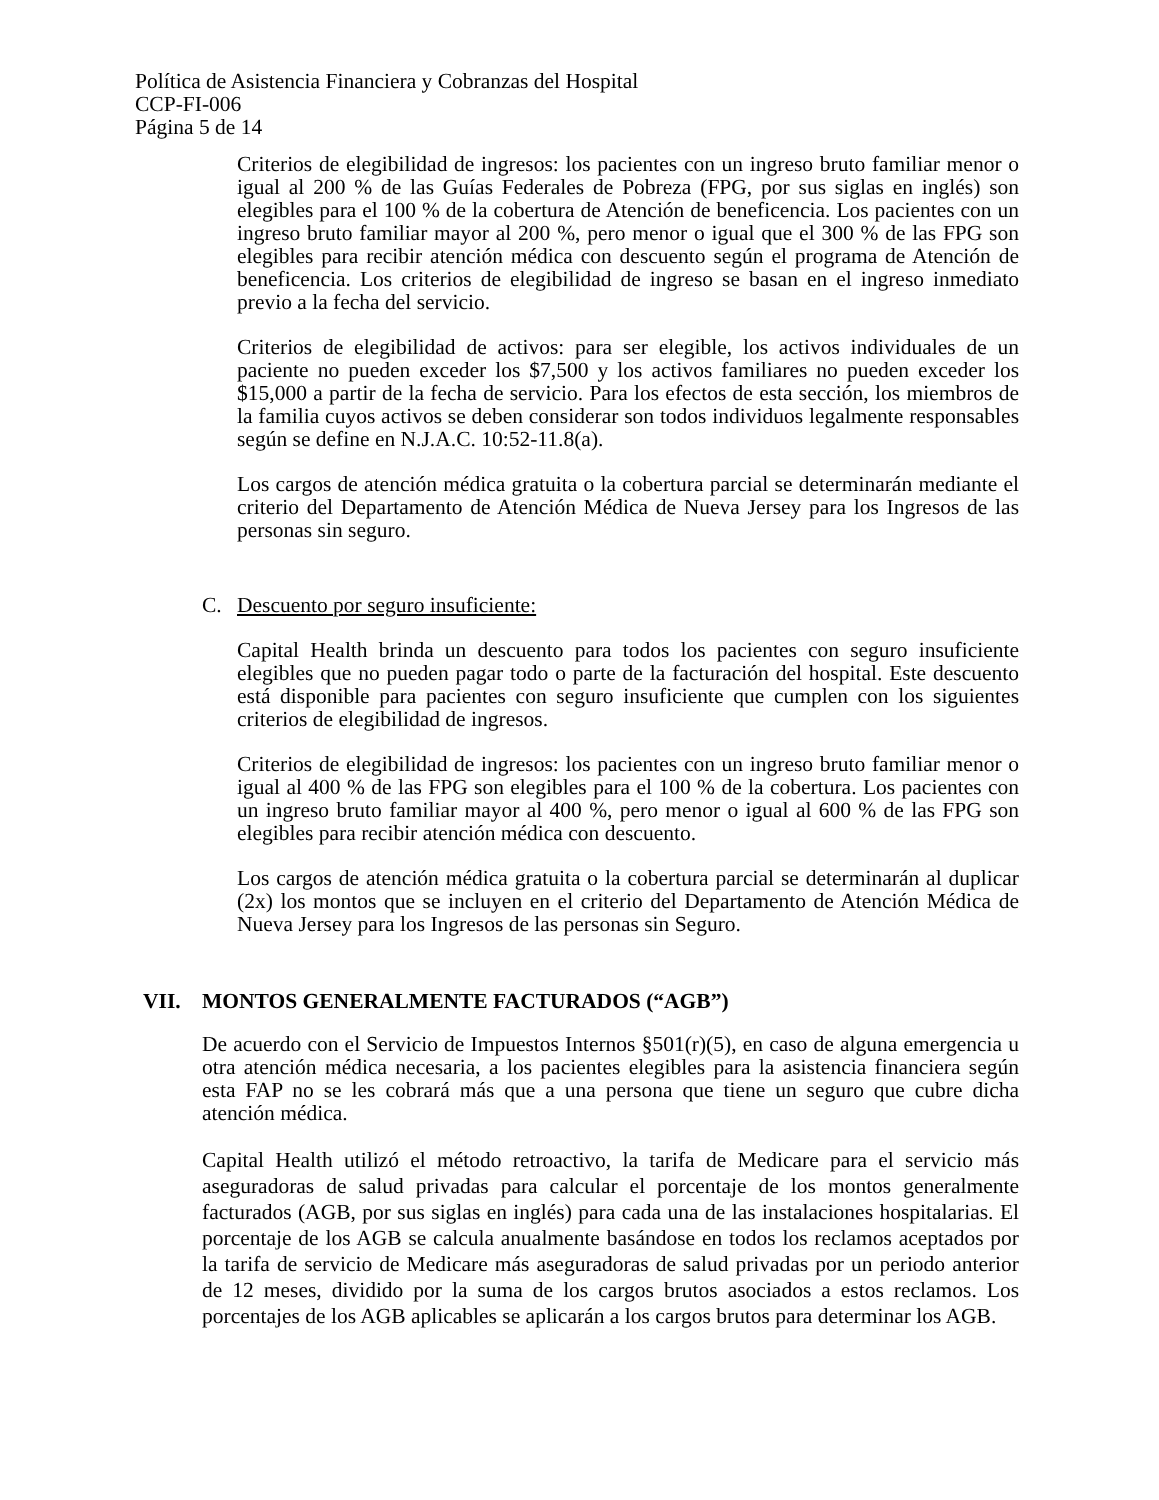Política de Asistencia Financiera y Cobranzas del Hospital
CCP-FI-006
Página 5 de 14
Criterios de elegibilidad de ingresos: los pacientes con un ingreso bruto familiar menor o igual al 200 % de las Guías Federales de Pobreza (FPG, por sus siglas en inglés) son elegibles para el 100 % de la cobertura de Atención de beneficencia. Los pacientes con un ingreso bruto familiar mayor al 200 %, pero menor o igual que el 300 % de las FPG son elegibles para recibir atención médica con descuento según el programa de Atención de beneficencia. Los criterios de elegibilidad de ingreso se basan en el ingreso inmediato previo a la fecha del servicio.
Criterios de elegibilidad de activos: para ser elegible, los activos individuales de un paciente no pueden exceder los $7,500 y los activos familiares no pueden exceder los $15,000 a partir de la fecha de servicio. Para los efectos de esta sección, los miembros de la familia cuyos activos se deben considerar son todos individuos legalmente responsables según se define en N.J.A.C. 10:52-11.8(a).
Los cargos de atención médica gratuita o la cobertura parcial se determinarán mediante el criterio del Departamento de Atención Médica de Nueva Jersey para los Ingresos de las personas sin seguro.
C. Descuento por seguro insuficiente:
Capital Health brinda un descuento para todos los pacientes con seguro insuficiente elegibles que no pueden pagar todo o parte de la facturación del hospital. Este descuento está disponible para pacientes con seguro insuficiente que cumplen con los siguientes criterios de elegibilidad de ingresos.
Criterios de elegibilidad de ingresos: los pacientes con un ingreso bruto familiar menor o igual al 400 % de las FPG son elegibles para el 100 % de la cobertura. Los pacientes con un ingreso bruto familiar mayor al 400 %, pero menor o igual al 600 % de las FPG son elegibles para recibir atención médica con descuento.
Los cargos de atención médica gratuita o la cobertura parcial se determinarán al duplicar (2x) los montos que se incluyen en el criterio del Departamento de Atención Médica de Nueva Jersey para los Ingresos de las personas sin Seguro.
VII. MONTOS GENERALMENTE FACTURADOS (“AGB”)
De acuerdo con el Servicio de Impuestos Internos §501(r)(5), en caso de alguna emergencia u otra atención médica necesaria, a los pacientes elegibles para la asistencia financiera según esta FAP no se les cobrará más que a una persona que tiene un seguro que cubre dicha atención médica.
Capital Health utilizó el método retroactivo, la tarifa de Medicare para el servicio más aseguradoras de salud privadas para calcular el porcentaje de los montos generalmente facturados (AGB, por sus siglas en inglés) para cada una de las instalaciones hospitalarias. El porcentaje de los AGB se calcula anualmente basándose en todos los reclamos aceptados por la tarifa de servicio de Medicare más aseguradoras de salud privadas por un periodo anterior de 12 meses, dividido por la suma de los cargos brutos asociados a estos reclamos. Los porcentajes de los AGB aplicables se aplicarán a los cargos brutos para determinar los AGB.